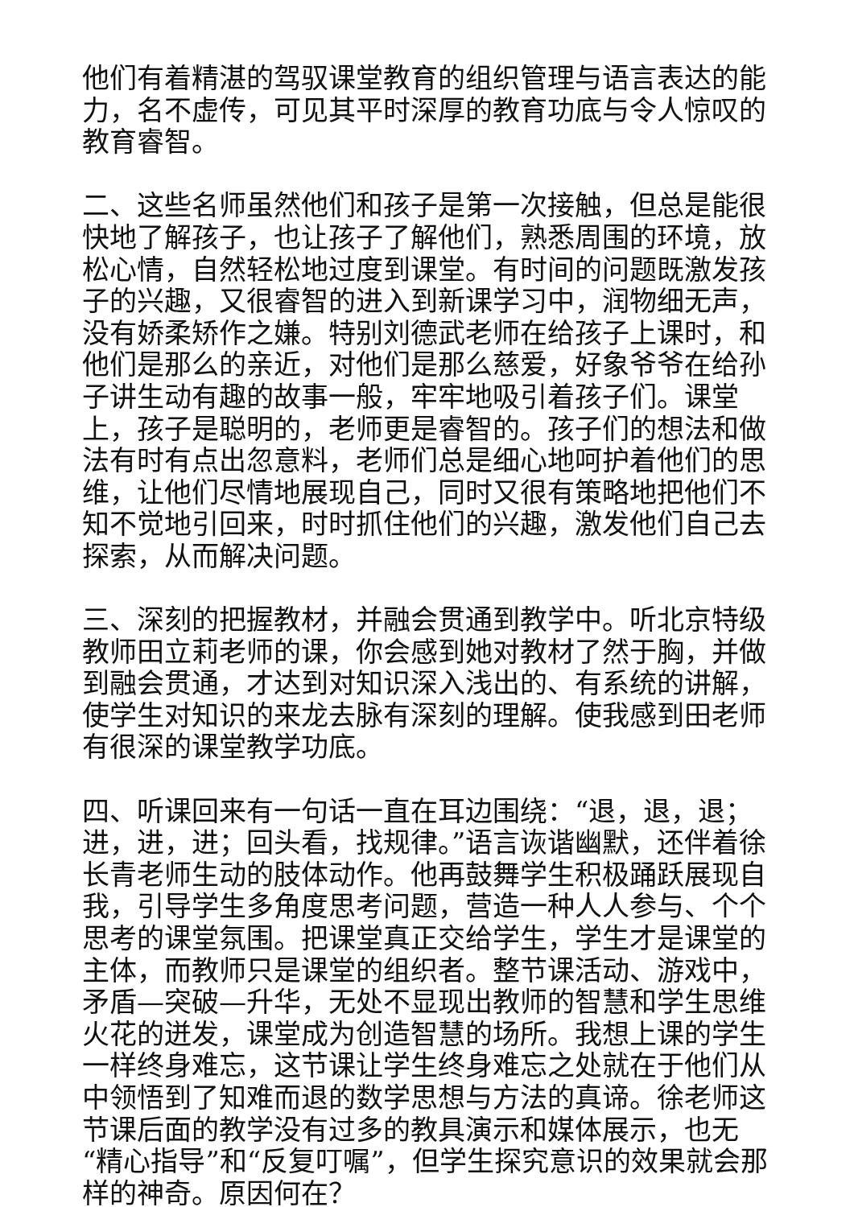他们有着精湛的驾驭课堂教育的组织管理与语言表达的能力，名不虚传，可见其平时深厚的教育功底与令人惊叹的教育睿智。
二、这些名师虽然他们和孩子是第一次接触，但总是能很快地了解孩子，也让孩子了解他们，熟悉周围的环境，放松心情，自然轻松地过度到课堂。有时间的问题既激发孩子的兴趣，又很睿智的进入到新课学习中，润物细无声，没有娇柔矫作之嫌。特别刘德武老师在给孩子上课时，和他们是那么的亲近，对他们是那么慈爱，好象爷爷在给孙子讲生动有趣的故事一般，牢牢地吸引着孩子们。课堂上，孩子是聪明的，老师更是睿智的。孩子们的想法和做法有时有点出忽意料，老师们总是细心地呵护着他们的思维，让他们尽情地展现自己，同时又很有策略地把他们不知不觉地引回来，时时抓住他们的兴趣，激发他们自己去探索，从而解决问题。
三、深刻的把握教材，并融会贯通到教学中。听北京特级教师田立莉老师的课，你会感到她对教材了然于胸，并做到融会贯通，才达到对知识深入浅出的、有系统的讲解，使学生对知识的来龙去脉有深刻的理解。使我感到田老师有很深的课堂教学功底。
四、听课回来有一句话一直在耳边围绕：“退，退，退；进，进，进；回头看，找规律。”语言诙谐幽默，还伴着徐长青老师生动的肢体动作。他再鼓舞学生积极踊跃展现自我，引导学生多角度思考问题，营造一种人人参与、个个思考的课堂氛围。把课堂真正交给学生，学生才是课堂的主体，而教师只是课堂的组织者。整节课活动、游戏中，矛盾—突破—升华，无处不显现出教师的智慧和学生思维火花的迸发，课堂成为创造智慧的场所。我想上课的学生一样终身难忘，这节课让学生终身难忘之处就在于他们从中领悟到了知难而退的数学思想与方法的真谛。徐老师这节课后面的教学没有过多的教具演示和媒体展示，也无“精心指导”和“反复叮嘱”，但学生探究意识的效果就会那样的神奇。原因何在？